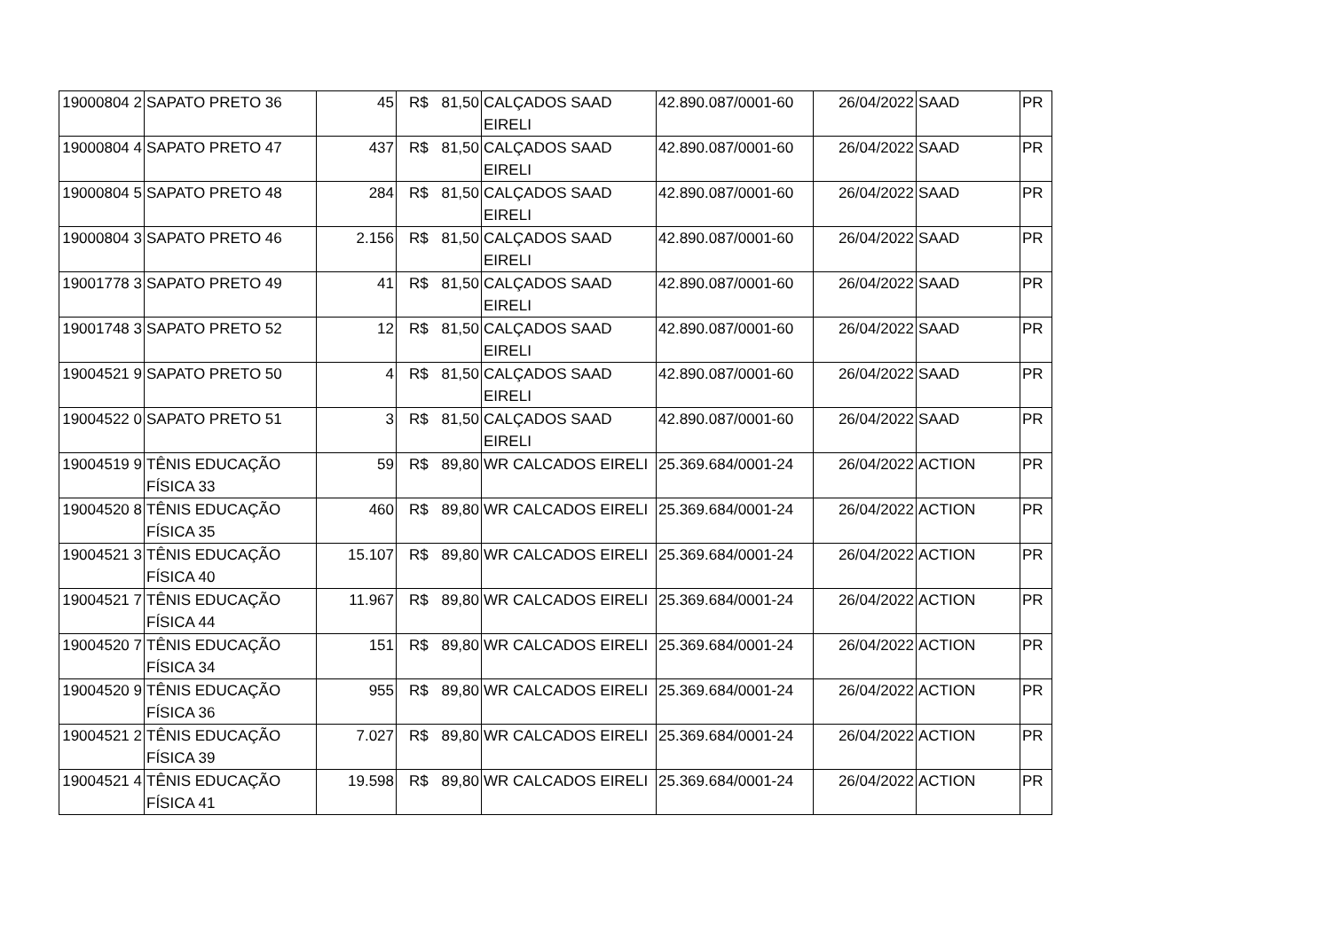| 19000804 2 | SAPATO PRETO 36 | 45 | R$ | 81,50 | CALÇADOS SAAD EIRELI | 42.890.087/0001-60 | 26/04/2022 | SAAD | PR |
| 19000804 4 | SAPATO PRETO 47 | 437 | R$ | 81,50 | CALÇADOS SAAD EIRELI | 42.890.087/0001-60 | 26/04/2022 | SAAD | PR |
| 19000804 5 | SAPATO PRETO 48 | 284 | R$ | 81,50 | CALÇADOS SAAD EIRELI | 42.890.087/0001-60 | 26/04/2022 | SAAD | PR |
| 19000804 3 | SAPATO PRETO 46 | 2.156 | R$ | 81,50 | CALÇADOS SAAD EIRELI | 42.890.087/0001-60 | 26/04/2022 | SAAD | PR |
| 19001778 3 | SAPATO PRETO 49 | 41 | R$ | 81,50 | CALÇADOS SAAD EIRELI | 42.890.087/0001-60 | 26/04/2022 | SAAD | PR |
| 19001748 3 | SAPATO PRETO 52 | 12 | R$ | 81,50 | CALÇADOS SAAD EIRELI | 42.890.087/0001-60 | 26/04/2022 | SAAD | PR |
| 19004521 9 | SAPATO PRETO 50 | 4 | R$ | 81,50 | CALÇADOS SAAD EIRELI | 42.890.087/0001-60 | 26/04/2022 | SAAD | PR |
| 19004522 0 | SAPATO PRETO 51 | 3 | R$ | 81,50 | CALÇADOS SAAD EIRELI | 42.890.087/0001-60 | 26/04/2022 | SAAD | PR |
| 19004519 9 | TÊNIS EDUCAÇÃO FÍSICA 33 | 59 | R$ | 89,80 | WR CALCADOS EIRELI | 25.369.684/0001-24 | 26/04/2022 | ACTION | PR |
| 19004520 8 | TÊNIS EDUCAÇÃO FÍSICA 35 | 460 | R$ | 89,80 | WR CALCADOS EIRELI | 25.369.684/0001-24 | 26/04/2022 | ACTION | PR |
| 19004521 3 | TÊNIS EDUCAÇÃO FÍSICA 40 | 15.107 | R$ | 89,80 | WR CALCADOS EIRELI | 25.369.684/0001-24 | 26/04/2022 | ACTION | PR |
| 19004521 7 | TÊNIS EDUCAÇÃO FÍSICA 44 | 11.967 | R$ | 89,80 | WR CALCADOS EIRELI | 25.369.684/0001-24 | 26/04/2022 | ACTION | PR |
| 19004520 7 | TÊNIS EDUCAÇÃO FÍSICA 34 | 151 | R$ | 89,80 | WR CALCADOS EIRELI | 25.369.684/0001-24 | 26/04/2022 | ACTION | PR |
| 19004520 9 | TÊNIS EDUCAÇÃO FÍSICA 36 | 955 | R$ | 89,80 | WR CALCADOS EIRELI | 25.369.684/0001-24 | 26/04/2022 | ACTION | PR |
| 19004521 2 | TÊNIS EDUCAÇÃO FÍSICA 39 | 7.027 | R$ | 89,80 | WR CALCADOS EIRELI | 25.369.684/0001-24 | 26/04/2022 | ACTION | PR |
| 19004521 4 | TÊNIS EDUCAÇÃO FÍSICA 41 | 19.598 | R$ | 89,80 | WR CALCADOS EIRELI | 25.369.684/0001-24 | 26/04/2022 | ACTION | PR |